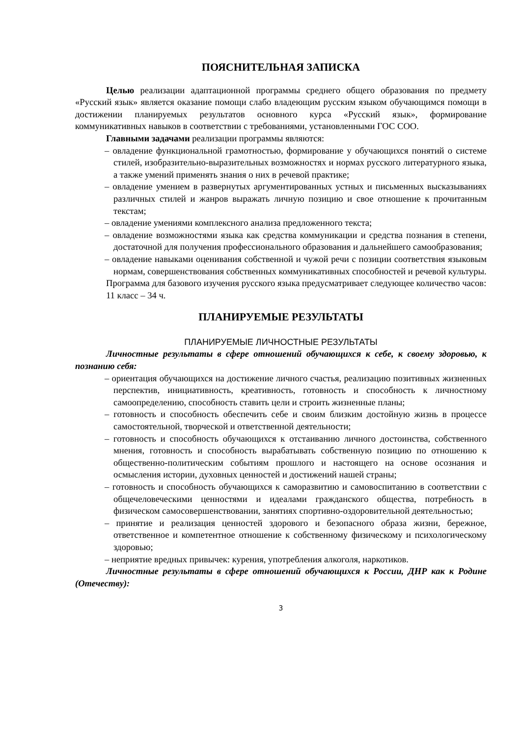ПОЯСНИТЕЛЬНАЯ ЗАПИСКА
Целью реализации адаптационной программы среднего общего образования по предмету «Русский язык» является оказание помощи слабо владеющим русским языком обучающимся помощи в достижении планируемых результатов основного курса «Русский язык», формирование коммуникативных навыков в соответствии с требованиями, установленными ГОС СОО.
Главными задачами реализации программы являются:
– овладение функциональной грамотностью, формирование у обучающихся понятий о системе стилей, изобразительно-выразительных возможностях и нормах русского литературного языка, а также умений применять знания о них в речевой практике;
– овладение умением в развернутых аргументированных устных и письменных высказываниях различных стилей и жанров выражать личную позицию и свое отношение к прочитанным текстам;
– овладение умениями комплексного анализа предложенного текста;
– овладение возможностями языка как средства коммуникации и средства познания в степени, достаточной для получения профессионального образования и дальнейшего самообразования;
– овладение навыками оценивания собственной и чужой речи с позиции соответствия языковым нормам, совершенствования собственных коммуникативных способностей и речевой культуры.
Программа для базового изучения русского языка предусматривает следующее количество часов:
11 класс – 34 ч.
ПЛАНИРУЕМЫЕ РЕЗУЛЬТАТЫ
ПЛАНИРУЕМЫЕ ЛИЧНОСТНЫЕ РЕЗУЛЬТАТЫ
Личностные результаты в сфере отношений обучающихся к себе, к своему здоровью, к познанию себя:
– ориентация обучающихся на достижение личного счастья, реализацию позитивных жизненных перспектив, инициативность, креативность, готовность и способность к личностному самоопределению, способность ставить цели и строить жизненные планы;
– готовность и способность обеспечить себе и своим близким достойную жизнь в процессе самостоятельной, творческой и ответственной деятельности;
– готовность и способность обучающихся к отстаиванию личного достоинства, собственного мнения, готовность и способность вырабатывать собственную позицию по отношению к общественно-политическим событиям прошлого и настоящего на основе осознания и осмысления истории, духовных ценностей и достижений нашей страны;
– готовность и способность обучающихся к саморазвитию и самовоспитанию в соответствии с общечеловеческими ценностями и идеалами гражданского общества, потребность в физическом самосовершенствовании, занятиях спортивно-оздоровительной деятельностью;
– принятие и реализация ценностей здорового и безопасного образа жизни, бережное, ответственное и компетентное отношение к собственному физическому и психологическому здоровью;
– неприятие вредных привычек: курения, употребления алкоголя, наркотиков.
Личностные результаты в сфере отношений обучающихся к России, ДНР как к Родине (Отечеству):
3